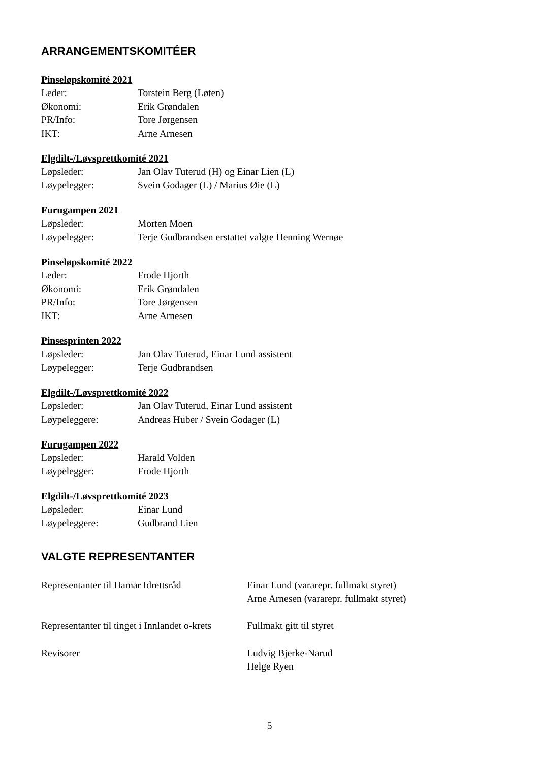ARRANGEMENTSKOMITÉER
Pinseløpskomité 2021
Leder: Torstein Berg (Løten)
Økonomi: Erik Grøndalen
PR/Info: Tore Jørgensen
IKT: Arne Arnesen
Elgdilt-/Løvsprettkomité 2021
Løpsleder: Jan Olav Tuterud (H) og Einar Lien (L)
Løypelegger: Svein Godager (L) / Marius Øie (L)
Furugampen 2021
Løpsleder: Morten Moen
Løypelegger: Terje Gudbrandsen erstattet valgte Henning Wernøe
Pinseløpskomité 2022
Leder: Frode Hjorth
Økonomi: Erik Grøndalen
PR/Info: Tore Jørgensen
IKT: Arne Arnesen
Pinsesprinten 2022
Løpsleder: Jan Olav Tuterud, Einar Lund assistent
Løypelegger: Terje Gudbrandsen
Elgdilt-/Løvsprettkomité 2022
Løpsleder: Jan Olav Tuterud, Einar Lund assistent
Løypeleggere: Andreas Huber / Svein Godager (L)
Furugampen 2022
Løpsleder: Harald Volden
Løypelegger: Frode Hjorth
Elgdilt-/Løvsprettkomité 2023
Løpsleder: Einar Lund
Løypeleggere: Gudbrand Lien
VALGTE REPRESENTANTER
Representanter til Hamar Idrettsråd
Einar Lund (vararepr. fullmakt styret)
Arne Arnesen (vararepr. fullmakt styret)
Representanter til tinget i Innlandet o-krets
Fullmakt gitt til styret
Revisorer Ludvig Bjerke-Narud
Helge Ryen
5